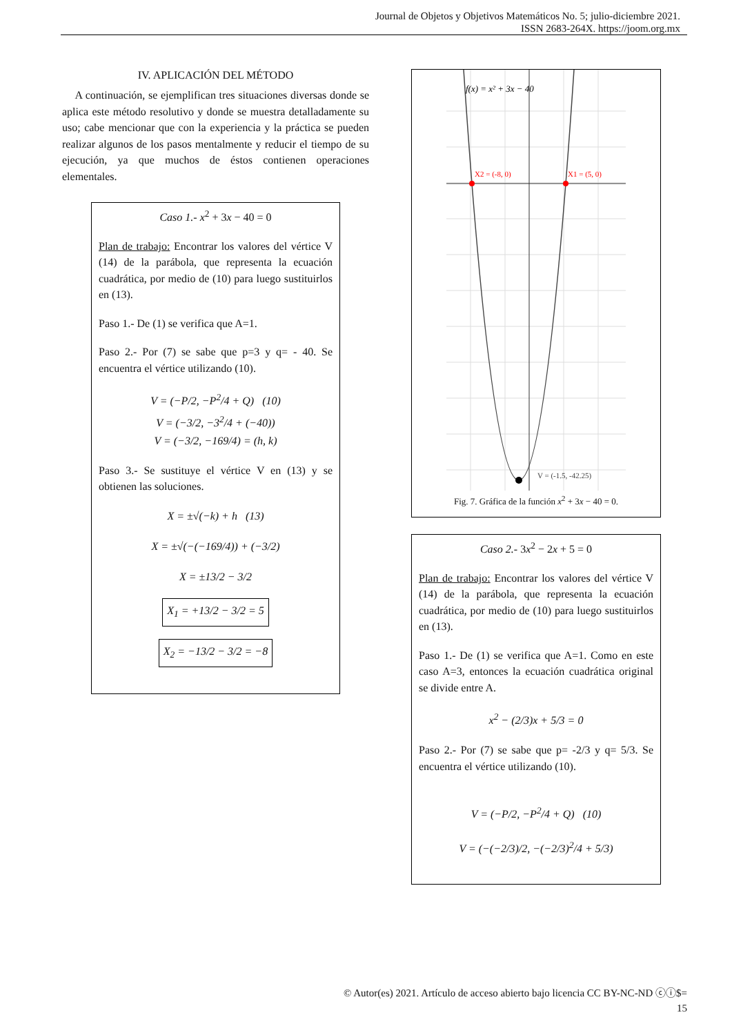Journal de Objetos y Objetivos Matemáticos No. 5; julio-diciembre 2021.
ISSN 2683-264X. https://joom.org.mx
IV. APLICACIÓN DEL MÉTODO
A continuación, se ejemplifican tres situaciones diversas donde se aplica este método resolutivo y donde se muestra detalladamente su uso; cabe mencionar que con la experiencia y la práctica se pueden realizar algunos de los pasos mentalmente y reducir el tiempo de su ejecución, ya que muchos de éstos contienen operaciones elementales.
Caso 1.- x<sup>2</sup> + 3x − 40 = 0
Plan de trabajo: Encontrar los valores del vértice V (14) de la parábola, que representa la ecuación cuadrática, por medio de (10) para luego sustituirlos en (13).
Paso 1.- De (1) se verifica que A=1.
Paso 2.- Por (7) se sabe que p=3 y q= - 40. Se encuentra el vértice utilizando (10).
V = (−P/2, −P<sup>2</sup>/4 + Q) (10)
V = (−3/2, −3<sup>2</sup>/4 + (−40))
V = (−3/2, −169/4) = (h, k)
Paso 3.- Se sustituye el vértice V en (13) y se obtienen las soluciones.
X = ±√(−k) + h (13)
X = ±√(−(−169/4)) + (−3/2)
X = ±13/2 − 3/2
X<sub>1</sub> = +13/2 − 3/2 = 5
X<sub>2</sub> = −13/2 − 3/2 = −8
f(x) = x² + 3x − 40
X2 = (-8, 0)
X1 = (5, 0)
V = (-1.5, -42.25)
Fig. 7. Gráfica de la función x<sup>2</sup> + 3x − 40 = 0.
Caso 2.- 3x<sup>2</sup> − 2x + 5 = 0
Plan de trabajo: Encontrar los valores del vértice V (14) de la parábola, que representa la ecuación cuadrática, por medio de (10) para luego sustituirlos en (13).
Paso 1.- De (1) se verifica que A=1. Como en este caso A=3, entonces la ecuación cuadrática original se divide entre A.
x<sup>2</sup> − (2/3)x + 5/3 = 0
Paso 2.- Por (7) se sabe que p= -2/3 y q= 5/3. Se encuentra el vértice utilizando (10).
V = (−P/2, −P<sup>2</sup>/4 + Q) (10)
V = (−(−2/3)/2, −(−2/3)<sup>2</sup>/4 + 5/3)
© Autor(es) 2021. Artículo de acceso abierto bajo licencia CC BY-NC-ND ⓒⓘ$=
15